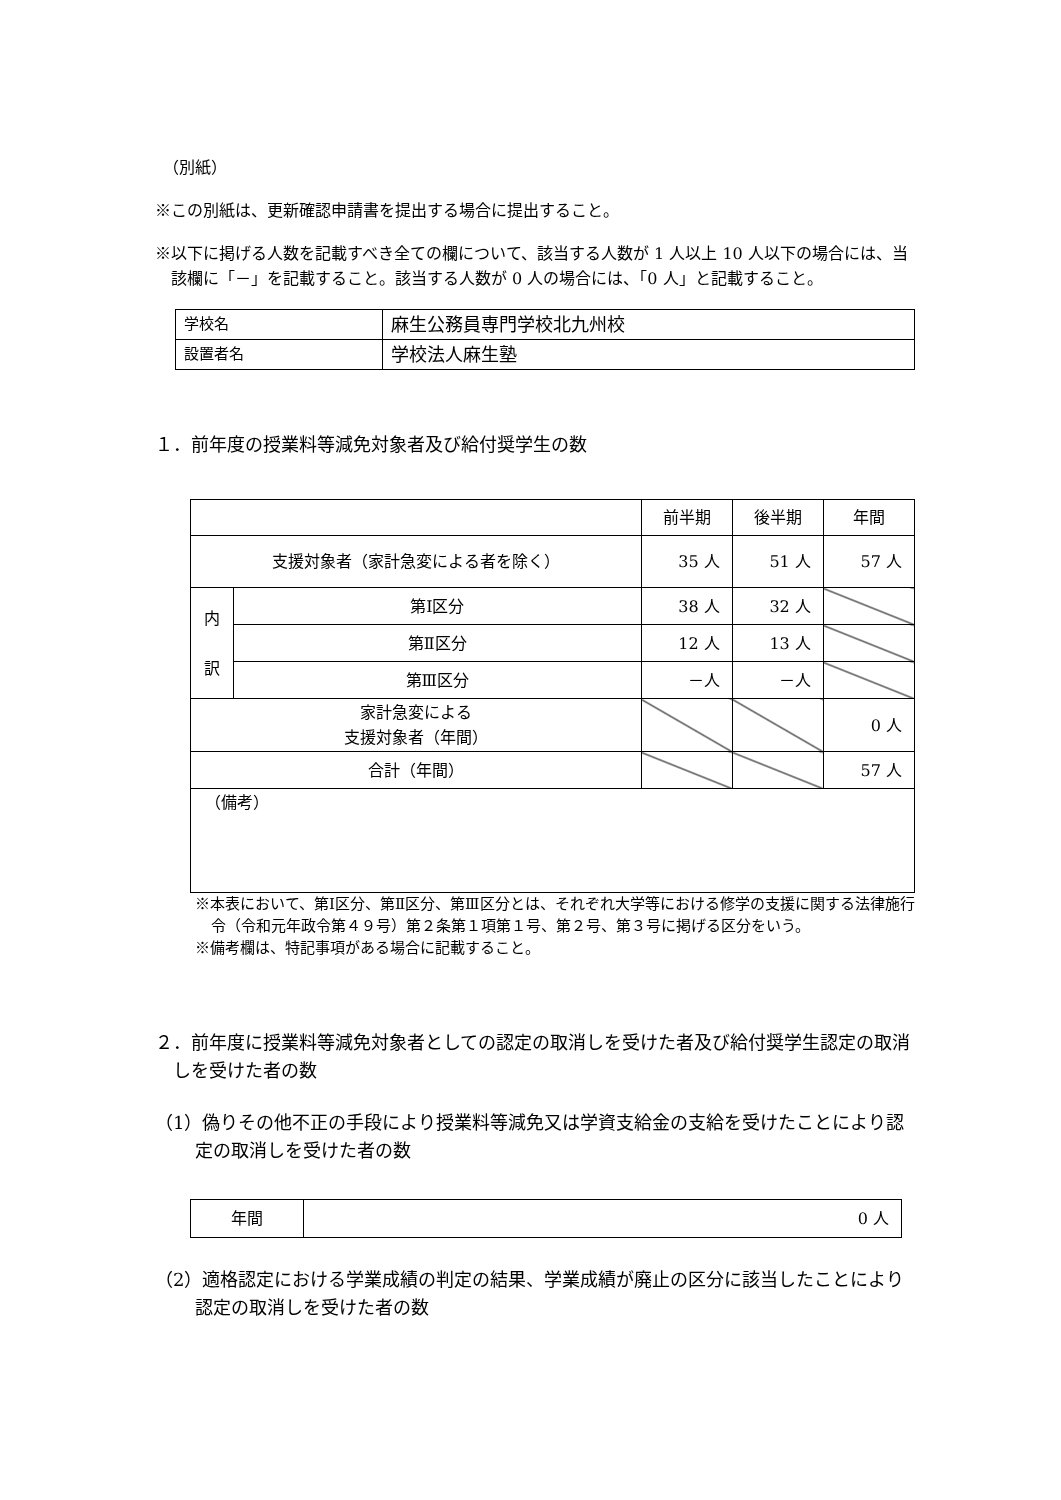（別紙）
※この別紙は、更新確認申請書を提出する場合に提出すること。
※以下に掲げる人数を記載すべき全ての欄について、該当する人数が 1 人以上 10 人以下の場合には、当該欄に「－」を記載すること。該当する人数が 0 人の場合には、「0 人」と記載すること。
| 学校名 | 麻生公務員専門学校北九州校 |
| 設置者名 | 学校法人麻生塾 |
１．前年度の授業料等減免対象者及び給付奨学生の数
| | | 前半期 | 後半期 | 年間 |
| 支援対象者（家計急変による者を除く） | | 35 人 | 51 人 | 57 人 |
| 内 訳 | 第Ⅰ区分 | 38 人 | 32 人 | |
| | 第Ⅱ区分 | 12 人 | 13 人 | |
| | 第Ⅲ区分 | －人 | －人 | |
| 家計急変による 支援対象者（年間） | | | | 0 人 |
| 合計（年間） | | | | 57 人 |
| （備考） | | | | |
※本表において、第Ⅰ区分、第Ⅱ区分、第Ⅲ区分とは、それぞれ大学等における修学の支援に関する法律施行令（令和元年政令第４９号）第２条第１項第１号、第２号、第３号に掲げる区分をいう。
※備考欄は、特記事項がある場合に記載すること。
２．前年度に授業料等減免対象者としての認定の取消しを受けた者及び給付奨学生認定の取消しを受けた者の数
（1）偽りその他不正の手段により授業料等減免又は学資支給金の支給を受けたことにより認定の取消しを受けた者の数
| 年間 | 0 人 |
（2）適格認定における学業成績の判定の結果、学業成績が廃止の区分に該当したことにより認定の取消しを受けた者の数